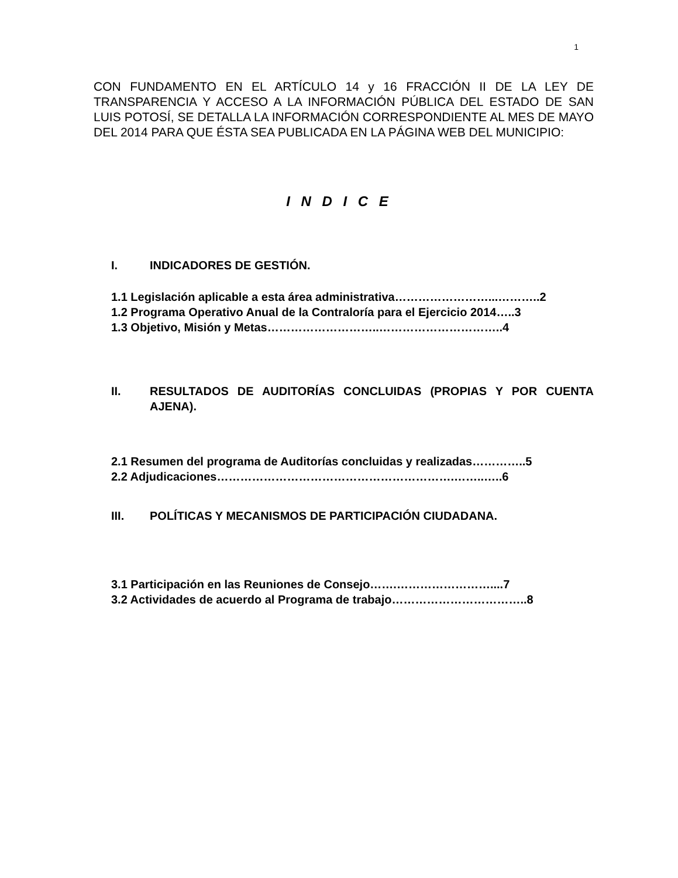1
CON FUNDAMENTO EN EL ARTÍCULO 14 y 16 FRACCIÓN II DE LA LEY DE TRANSPARENCIA Y ACCESO A LA INFORMACIÓN PÚBLICA DEL ESTADO DE SAN LUIS POTOSÍ, SE DETALLA LA INFORMACIÓN CORRESPONDIENTE AL MES DE MAYO DEL 2014 PARA QUE ÉSTA SEA PUBLICADA EN LA PÁGINA WEB DEL MUNICIPIO:
I N D I C E
I. INDICADORES DE GESTIÓN.
1.1 Legislación aplicable a esta área administrativa……………………...………..2
1.2 Programa Operativo Anual de la Contraloría para el Ejercicio 2014…..3
1.3 Objetivo, Misión y Metas………………………..…………………………..4
II. RESULTADOS DE AUDITORÍAS CONCLUIDAS (PROPIAS Y POR CUENTA AJENA).
2.1 Resumen del programa de Auditorías concluidas y realizadas…………..5
2.2 Adjudicaciones…………………………………………………….……..…..6
III. POLÍTICAS Y MECANISMOS DE PARTICIPACIÓN CIUDADANA.
3.1 Participación en las Reuniones de Consejo…….……………………....7
3.2 Actividades de acuerdo al Programa de trabajo……………………………..8